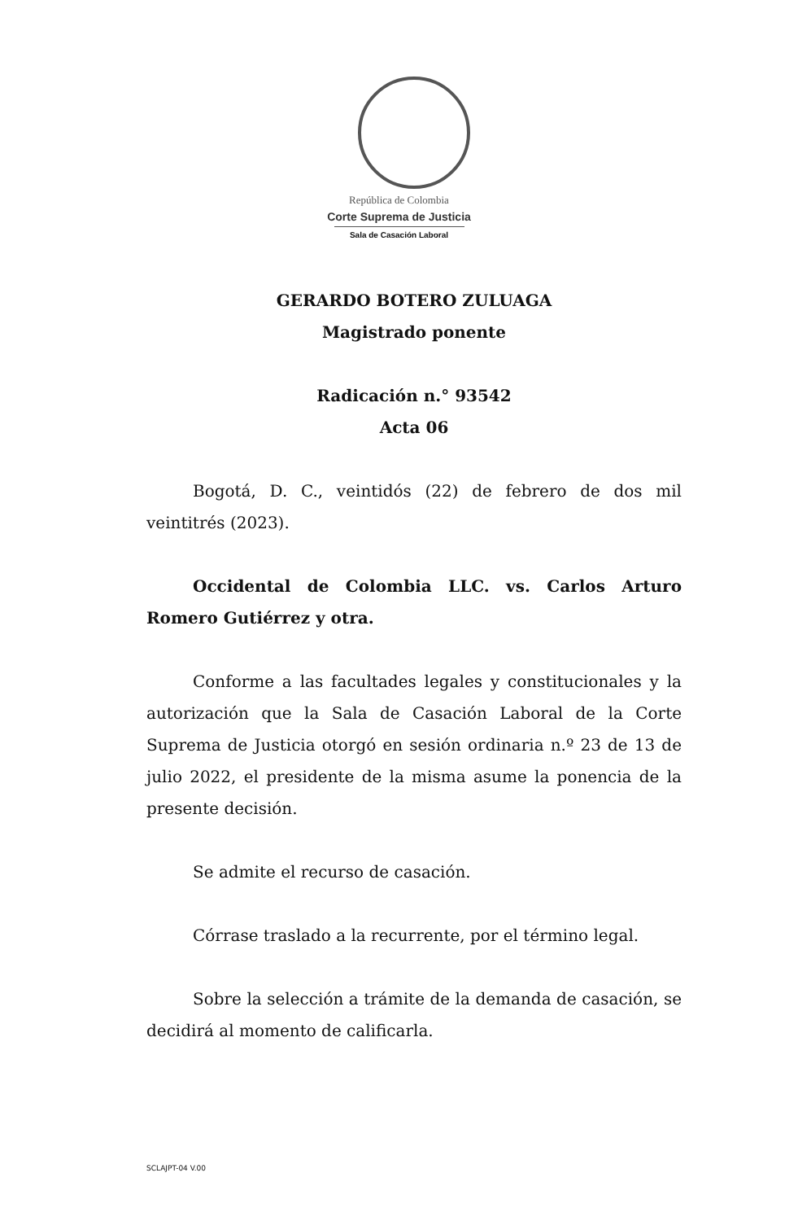República de Colombia
Corte Suprema de Justicia
Sala de Casación Laboral
GERARDO BOTERO ZULUAGA
Magistrado ponente
Radicación n.° 93542
Acta 06
Bogotá, D. C., veintidós (22) de febrero de dos mil veintitrés (2023).
Occidental de Colombia LLC. vs. Carlos Arturo Romero Gutiérrez y otra.
Conforme a las facultades legales y constitucionales y la autorización que la Sala de Casación Laboral de la Corte Suprema de Justicia otorgó en sesión ordinaria n.º 23 de 13 de julio 2022, el presidente de la misma asume la ponencia de la presente decisión.
Se admite el recurso de casación.
Córrase traslado a la recurrente, por el término legal.
Sobre la selección a trámite de la demanda de casación, se decidirá al momento de calificarla.
SCLAJPT-04 V.00